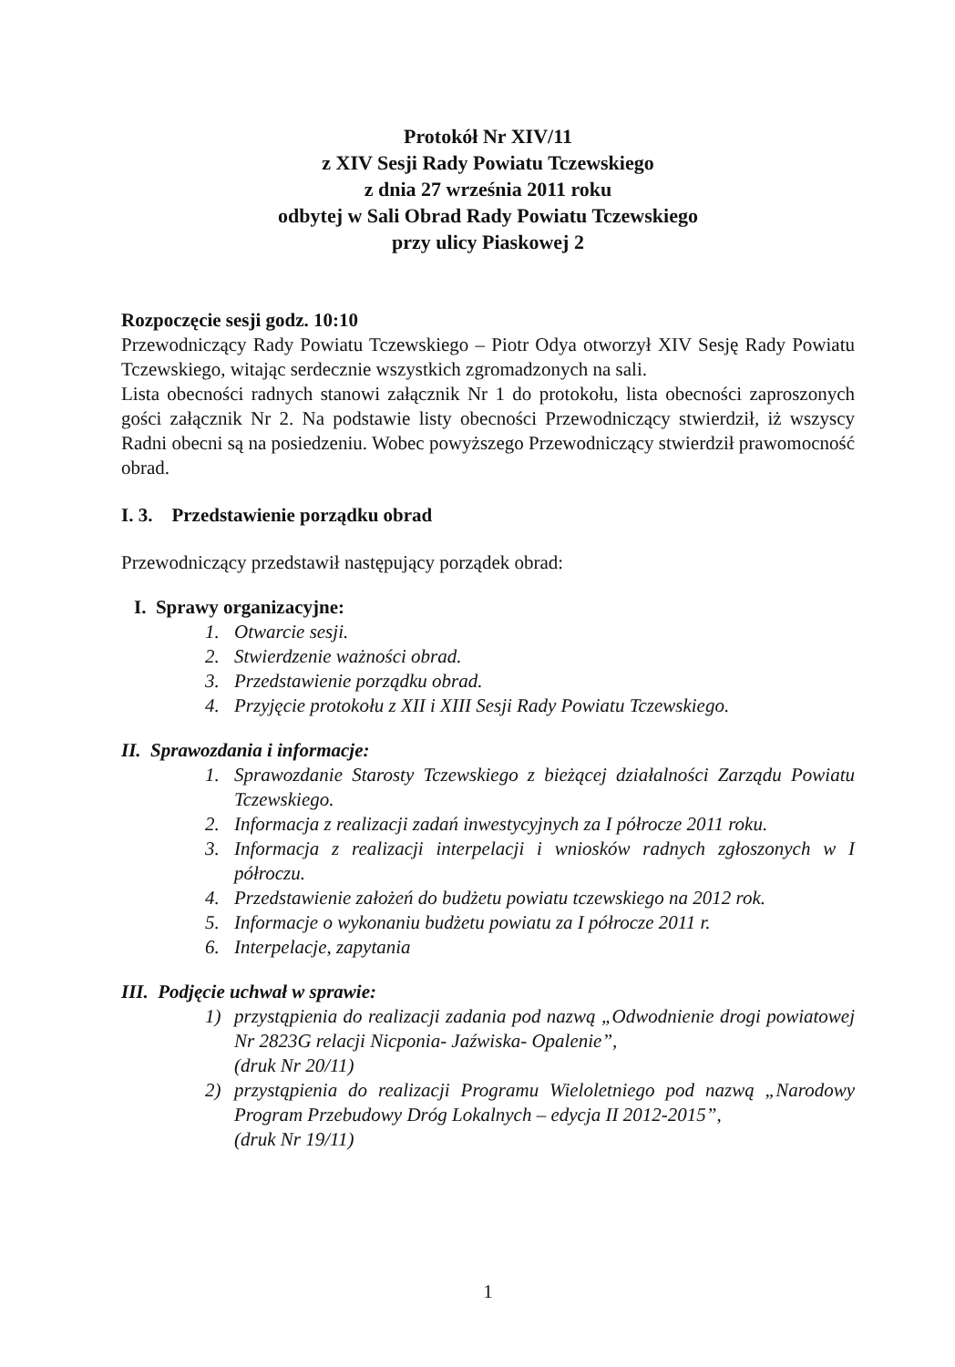Protokół Nr XIV/11
z XIV Sesji Rady Powiatu Tczewskiego
z dnia 27 września 2011 roku
odbytej w Sali Obrad Rady Powiatu Tczewskiego
przy ulicy Piaskowej 2
Rozpoczęcie sesji godz. 10:10
Przewodniczący Rady Powiatu Tczewskiego – Piotr Odya otworzył XIV Sesję Rady Powiatu Tczewskiego, witając serdecznie wszystkich zgromadzonych na sali.
Lista obecności radnych stanowi załącznik Nr 1 do protokołu, lista obecności zaproszonych gości załącznik Nr 2. Na podstawie listy obecności Przewodniczący stwierdził, iż wszyscy Radni obecni są na posiedzeniu. Wobec powyższego Przewodniczący stwierdził prawomocność obrad.
I. 3. Przedstawienie porządku obrad
Przewodniczący przedstawił następujący porządek obrad:
I. Sprawy organizacyjne:
1. Otwarcie sesji.
2. Stwierdzenie ważności obrad.
3. Przedstawienie porządku obrad.
4. Przyjęcie protokołu z XII i XIII Sesji Rady Powiatu Tczewskiego.
II. Sprawozdania i informacje:
1. Sprawozdanie Starosty Tczewskiego z bieżącej działalności Zarządu Powiatu Tczewskiego.
2. Informacja z realizacji zadań inwestycyjnych za I półrocze 2011 roku.
3. Informacja z realizacji interpelacji i wniosków radnych zgłoszonych w I półroczu.
4. Przedstawienie założeń do budżetu powiatu tczewskiego na 2012 rok.
5. Informacje o wykonaniu budżetu powiatu za I półrocze 2011 r.
6. Interpelacje, zapytania
III. Podjęcie uchwał w sprawie:
1) przystąpienia do realizacji zadania pod nazwą „Odwodnienie drogi powiatowej Nr 2823G relacji Nicponia- Jaźwiska- Opalenie”,
(druk Nr 20/11)
2) przystąpienia do realizacji Programu Wieloletniego pod nazwą „Narodowy Program Przebudowy Dróg Lokalnych – edycja II 2012-2015”,
(druk Nr 19/11)
1